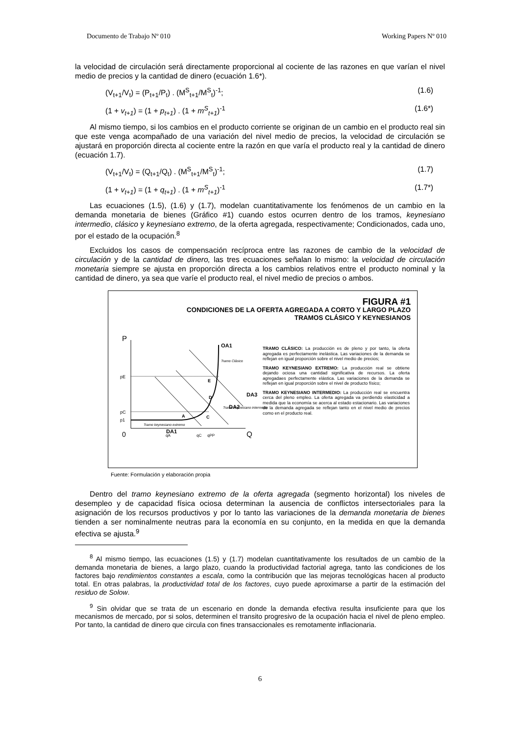Documento de Trabajo Nº 010 Working Papers Nº 010
la velocidad de circulación será directamente proporcional al cociente de las razones en que varían el nivel medio de precios y la cantidad de dinero (ecuación 1.6*).
(V<sub>t+1</sub>/V<sub>t</sub>) = (P<sub>t+1</sub>/P<sub>t</sub>) . (M<sup>S</sup><sub>t+1</sub>/M<sup>S</sup><sub>t</sub>)<sup>-1</sup>; (1.6)
(1 + v<sub>t+1</sub>) = (1 + p<sub>t+1</sub>) . (1 + m<sup>S</sup><sub>t+1</sub>)<sup>-1</sup> (1.6*)
Al mismo tiempo, si los cambios en el producto corriente se originan de un cambio en el producto real sin que este venga acompañado de una variación del nivel medio de precios, la velocidad de circulación se ajustará en proporción directa al cociente entre la razón en que varía el producto real y la cantidad de dinero (ecuación 1.7).
(V<sub>t+1</sub>/V<sub>t</sub>) = (Q<sub>t+1</sub>/Q<sub>t</sub>) . (M<sup>S</sup><sub>t+1</sub>/M<sup>S</sup><sub>t</sub>)<sup>-1</sup>; (1.7)
(1 + v<sub>t+1</sub>) = (1 + q<sub>t+1</sub>) . (1 + m<sup>S</sup><sub>t+1</sub>)<sup>-1</sup> (1.7*)
Las ecuaciones (1.5), (1.6) y (1.7), modelan cuantitativamente los fenómenos de un cambio en la demanda monetaria de bienes (Gráfico #1) cuando estos ocurren dentro de los tramos, keynesiano intermedio, clásico y keynesiano extremo, de la oferta agregada, respectivamente; Condicionados, cada uno, por el estado de la ocupación.<sup>8</sup>
Excluidos los casos de compensación recíproca entre las razones de cambio de la velocidad de circulación y de la cantidad de dinero, las tres ecuaciones señalan lo mismo: la velocidad de circulación monetaria siempre se ajusta en proporción directa a los cambios relativos entre el producto nominal y la cantidad de dinero, ya sea que varíe el producto real, el nivel medio de precios o ambos.
FIGURA #1
CONDICIONES DE LA OFERTA AGREGADA A CORTO Y LARGO PLAZO
TRAMOS CLÁSICO Y KEYNESIANOS
P
0
Q
pE
pC
p1
OA1
DA3
DA2
DA1
E
D
A
C
Tramo Clásico
Tramo keynesiano intermedio
Tramo keynesiano extremo
qA
qC
qPP
TRAMO CLÁSICO: La producción es de pleno y por tanto, la oferta agregada es perfectamente inelástica. Las variaciones de la demanda se reflejan en igual proporción sobre el nivel medio de precios;
TRAMO KEYNESIANO EXTREMO: La producción real se obtiene dejando ociosa una cantidad significativa de recursos. La oferta agregadaes perfectamente elástica. Las variaciones de la demanda se reflejan en igual proporción sobre el nivel de producto físico;
TRAMO KEYNESIANO INTERMEDIO: La producción real se encuentra cerca del pleno empleo. La oferta agregada va perdiendo elasticidad a medida que la economía se acerca al estado estacionario. Las variaciones de la demanda agregada se reflejan tanto en el nivel medio de precios como en el producto real.
Fuente: Formulación y elaboración propia
Dentro del tramo keynesiano extremo de la oferta agregada (segmento horizontal) los niveles de desempleo y de capacidad física ociosa determinan la ausencia de conflictos intersectoriales para la asignación de los recursos productivos y por lo tanto las variaciones de la demanda monetaria de bienes tienden a ser nominalmente neutras para la economía en su conjunto, en la medida en que la demanda efectiva se ajusta.<sup>9</sup>
<sup>8</sup> Al mismo tiempo, las ecuaciones (1.5) y (1.7) modelan cuantitativamente los resultados de un cambio de la demanda monetaria de bienes, a largo plazo, cuando la productividad factorial agrega, tanto las condiciones de los factores bajo rendimientos constantes a escala, como la contribución que las mejoras tecnológicas hacen al producto total. En otras palabras, la productividad total de los factores, cuyo puede aproximarse a partir de la estimación del residuo de Solow.
<sup>9</sup> Sin olvidar que se trata de un escenario en donde la demanda efectiva resulta insuficiente para que los mecanismos de mercado, por si solos, determinen el transito progresivo de la ocupación hacia el nivel de pleno empleo. Por tanto, la cantidad de dinero que circula con fines transaccionales es remotamente inflacionaria.
6